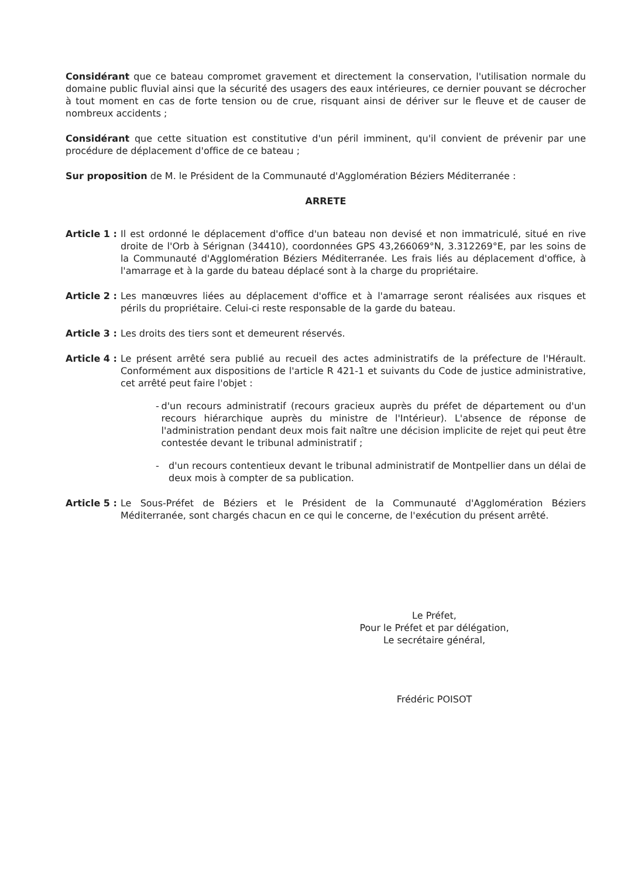Considérant que ce bateau compromet gravement et directement la conservation, l'utilisation normale du domaine public fluvial ainsi que la sécurité des usagers des eaux intérieures, ce dernier pouvant se décrocher à tout moment en cas de forte tension ou de crue, risquant ainsi de dériver sur le fleuve et de causer de nombreux accidents ;
Considérant que cette situation est constitutive d'un péril imminent, qu'il convient de prévenir par une procédure de déplacement d'office de ce bateau ;
Sur proposition de M. le Président de la Communauté d'Agglomération Béziers Méditerranée :
ARRETE
Article 1 : Il est ordonné le déplacement d'office d'un bateau non devisé et non immatriculé, situé en rive droite de l'Orb à Sérignan (34410), coordonnées GPS 43,266069°N, 3.312269°E, par les soins de la Communauté d'Agglomération Béziers Méditerranée. Les frais liés au déplacement d'office, à l'amarrage et à la garde du bateau déplacé sont à la charge du propriétaire.
Article 2 : Les manœuvres liées au déplacement d'office et à l'amarrage seront réalisées aux risques et périls du propriétaire. Celui-ci reste responsable de la garde du bateau.
Article 3 : Les droits des tiers sont et demeurent réservés.
Article 4 : Le présent arrêté sera publié au recueil des actes administratifs de la préfecture de l'Hérault. Conformément aux dispositions de l'article R 421-1 et suivants du Code de justice administrative, cet arrêté peut faire l'objet :
- d'un recours administratif (recours gracieux auprès du préfet de département ou d'un recours hiérarchique auprès du ministre de l'Intérieur). L'absence de réponse de l'administration pendant deux mois fait naître une décision implicite de rejet qui peut être contestée devant le tribunal administratif ;
- d'un recours contentieux devant le tribunal administratif de Montpellier dans un délai de deux mois à compter de sa publication.
Article 5 : Le Sous-Préfet de Béziers et le Président de la Communauté d'Agglomération Béziers Méditerranée, sont chargés chacun en ce qui le concerne, de l'exécution du présent arrêté.
Le Préfet,
Pour le Préfet et par délégation,
Le secrétaire général,
Frédéric POISOT